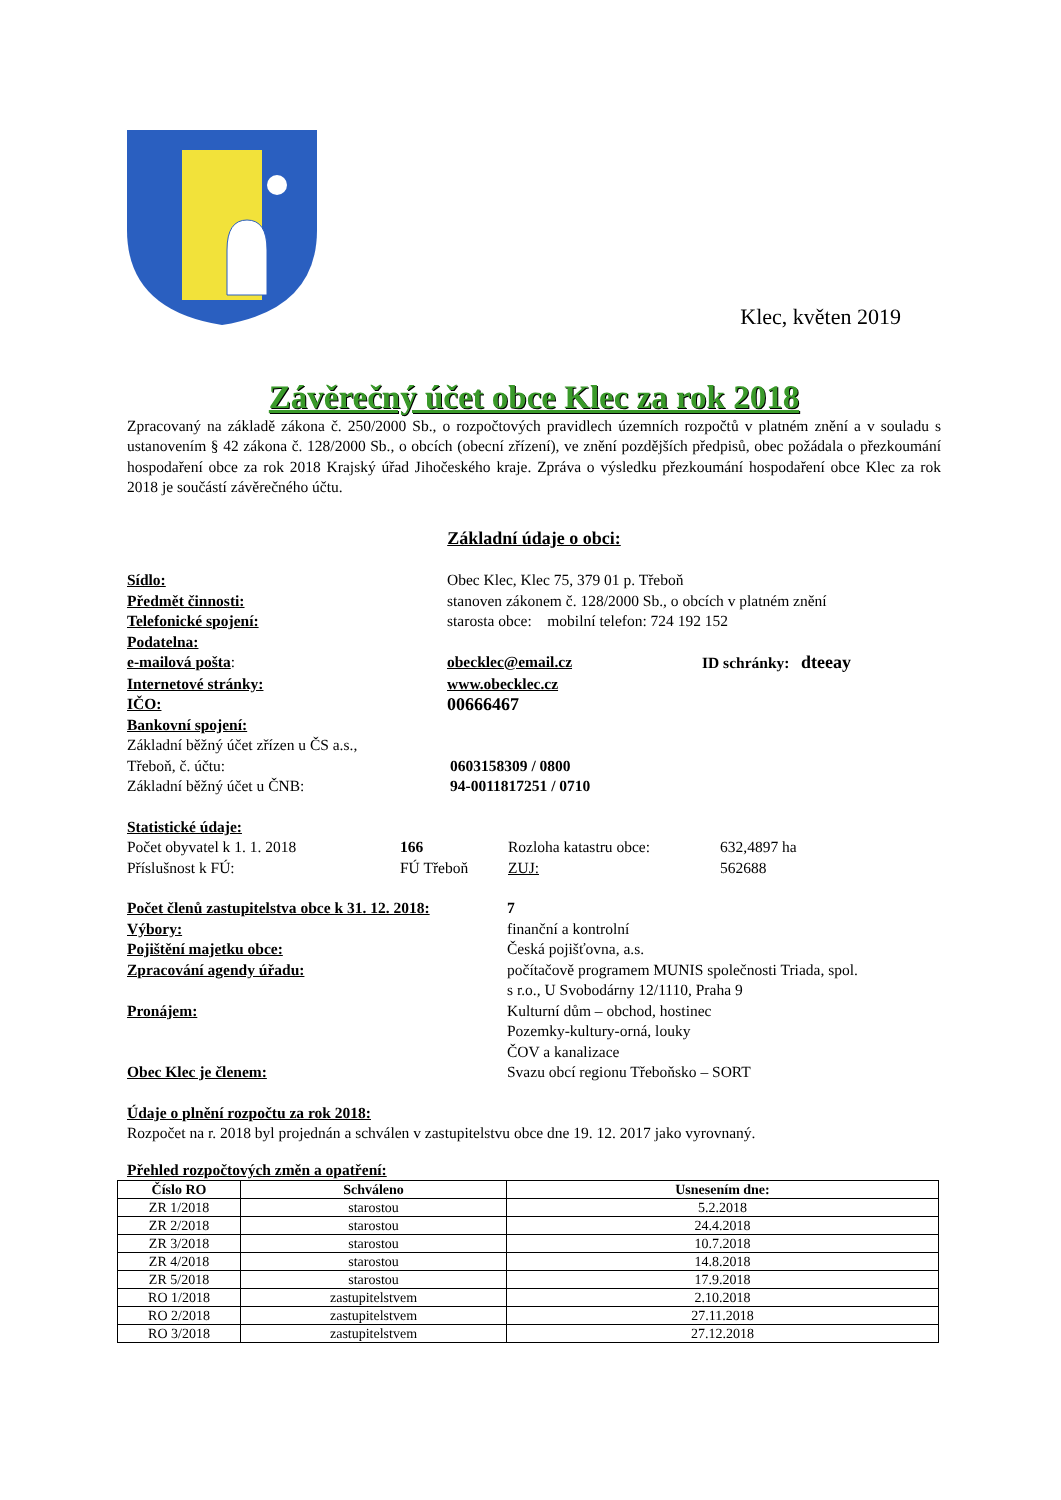Klec, květen 2019
Závěrečný účet obce Klec za rok 2018
Zpracovaný na základě zákona č. 250/2000 Sb., o rozpočtových pravidlech územních rozpočtů v platném znění a v souladu s ustanovením § 42 zákona č. 128/2000 Sb., o obcích (obecní zřízení), ve znění pozdějších předpisů, obec požádala o přezkoumání hospodaření obce za rok 2018 Krajský úřad Jihočeského kraje. Zpráva o výsledku přezkoumání hospodaření obce Klec za rok 2018 je součástí závěrečného účtu.
Základní údaje o obci:
Sídlo: Obec Klec, Klec 75, 379 01 p. Třeboň
Předmět činnosti: stanoven zákonem č. 128/2000 Sb., o obcích v platném znění
Telefonické spojení: starosta obce: mobilní telefon: 724 192 152
Podatelna:
e-mailová pošta: obecklec@email.cz ID schránky: dteeay
Internetové stránky: www.obecklec.cz
IČO: 00666467
Bankovní spojení:
Základní běžný účet zřízen u ČS a.s.,
Třeboň, č. účtu: 0603158309 / 0800
Základní běžný účet u ČNB: 94-0011817251 / 0710
Statistické údaje:
Počet obyvatel k 1. 1. 2018 166 Rozloha katastru obce: 632,4897 ha
Příslušnost k FÚ: FÚ Třeboň ZUJ: 562688
Počet členů zastupitelstva obce k 31. 12. 2018: 7
Výbory: finanční a kontrolní
Pojištění majetku obce: Česká pojišťovna, a.s.
Zpracování agendy úřadu: počítačově programem MUNIS společnosti Triada, spol.
s r.o., U Svobodárny 12/1110, Praha 9
Pronájem: Kulturní dům – obchod, hostinec
Pozemky-kultury-orná, louky
ČOV a kanalizace
Obec Klec je členem: Svazu obcí regionu Třeboňsko – SORT
Údaje o plnění rozpočtu za rok 2018:
Rozpočet na r. 2018 byl projednán a schválen v zastupitelstvu obce dne 19. 12. 2017 jako vyrovnaný.
Přehled rozpočtových změn a opatření:
| Číslo RO | Schváleno | Usnesením dne: |
| --- | --- | --- |
| ZR 1/2018 | starostou | 5.2.2018 |
| ZR 2/2018 | starostou | 24.4.2018 |
| ZR 3/2018 | starostou | 10.7.2018 |
| ZR 4/2018 | starostou | 14.8.2018 |
| ZR 5/2018 | starostou | 17.9.2018 |
| RO 1/2018 | zastupitelstvem | 2.10.2018 |
| RO 2/2018 | zastupitelstvem | 27.11.2018 |
| RO 3/2018 | zastupitelstvem | 27.12.2018 |